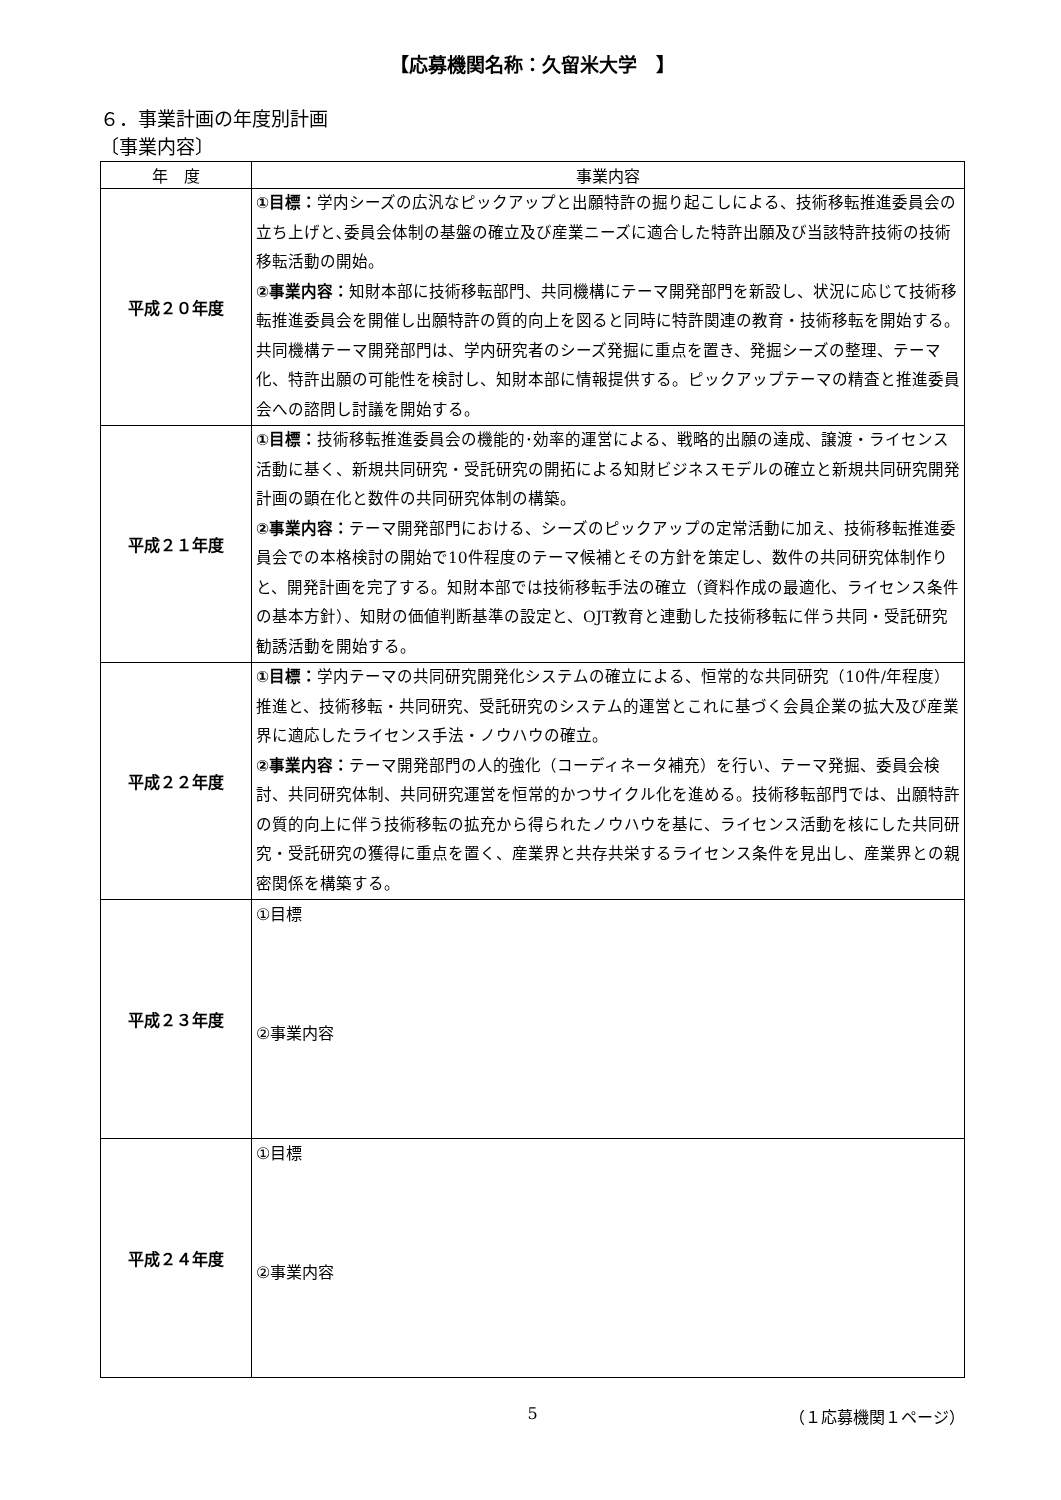【応募機関名称：久留米大学　】
６．事業計画の年度別計画
〔事業内容〕
| 年 度 | 事業内容 |
| --- | --- |
| 平成２０年度 | ①目標： 学内シーズの広汎なピックアップと出願特許の掘り起こしによる、技術移転推進委員会の立ち上げと､委員会体制の基盤の確立及び産業ニーズに適合した特許出願及び当該特許技術の技術移転活動の開始。 ②事業内容： 知財本部に技術移転部門、共同機構にテーマ開発部門を新設し、状況に応じて技術移転推進委員会を開催し出願特許の質的向上を図ると同時に特許関連の教育・技術移転を開始する。共同機構テーマ開発部門は、学内研究者のシーズ発掘に重点を置き、発掘シーズの整理、テーマ化、特許出願の可能性を検討し、知財本部に情報提供する。ピックアップテーマの精査と推進委員会への諮問し討議を開始する。 |
| 平成２１年度 | ①目標： 技術移転推進委員会の機能的･効率的運営による、戦略的出願の達成、譲渡・ライセンス活動に基く、新規共同研究・受託研究の開拓による知財ビジネスモデルの確立と新規共同研究開発計画の顕在化と数件の共同研究体制の構築。 ②事業内容： テーマ開発部門における、シーズのピックアップの定常活動に加え、技術移転推進委員会での本格検討の開始で10件程度のテーマ候補とその方針を策定し、数件の共同研究体制作りと、開発計画を完了する。知財本部では技術移転手法の確立（資料作成の最適化、ライセンス条件の基本方針）、知財の価値判断基準の設定と、OJT教育と連動した技術移転に伴う共同・受託研究勧誘活動を開始する。 |
| 平成２２年度 | ①目標： 学内テーマの共同研究開発化システムの確立による、恒常的な共同研究（10件/年程度）推進と、技術移転・共同研究、受託研究のシステム的運営とこれに基づく会員企業の拡大及び産業界に適応したライセンス手法・ノウハウの確立。 ②事業内容： テーマ開発部門の人的強化（コーディネータ補充）を行い、テーマ発掘、委員会検討、共同研究体制、共同研究運営を恒常的かつサイクル化を進める。技術移転部門では、出願特許の質的向上に伴う技術移転の拡充から得られたノウハウを基に、ライセンス活動を核にした共同研究・受託研究の獲得に重点を置く、産業界と共存共栄するライセンス条件を見出し、産業界との親密関係を構築する。 |
| 平成２３年度 | ①目標 ②事業内容 |
| 平成２４年度 | ①目標 ②事業内容 |
5 （１応募機関１ページ）